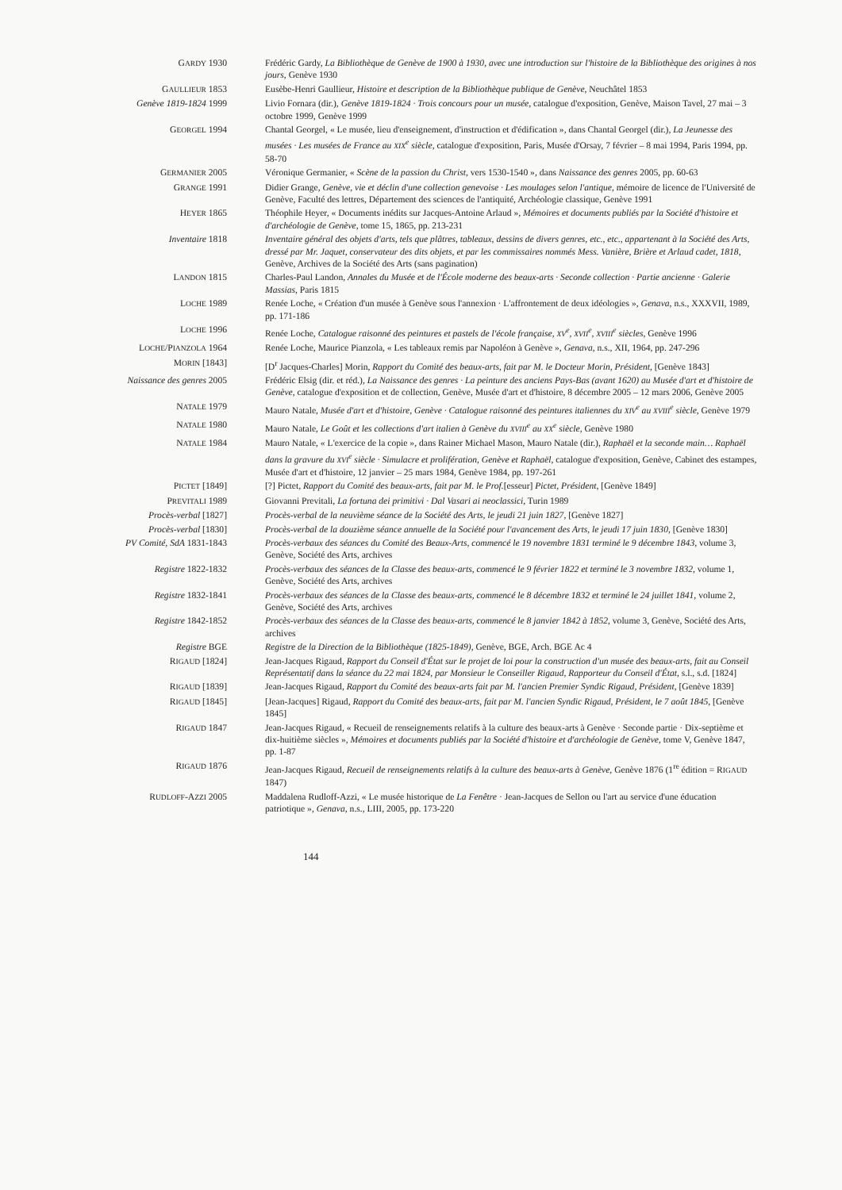GARDY 1930 Frédéric Gardy, La Bibliothèque de Genève de 1900 à 1930, avec une introduction sur l'histoire de la Bibliothèque des origines à nos jours, Genève 1930
GAULLIEUR 1853 Eusèbe-Henri Gaullieur, Histoire et description de la Bibliothèque publique de Genève, Neuchâtel 1853
Genève 1819-1824 1999 Livio Fornara (dir.), Genève 1819-1824 · Trois concours pour un musée, catalogue d'exposition, Genève, Maison Tavel, 27 mai – 3 octobre 1999, Genève 1999
GEORGEL 1994 Chantal Georgel, « Le musée, lieu d'enseignement, d'instruction et d'édification », dans Chantal Georgel (dir.), La Jeunesse des musées · Les musées de France au XIX<sup>e</sup> siècle, catalogue d'exposition, Paris, Musée d'Orsay, 7 février – 8 mai 1994, Paris 1994, pp. 58-70
GERMANIER 2005 Véronique Germanier, « Scène de la passion du Christ, vers 1530-1540 », dans Naissance des genres 2005, pp. 60-63
GRANGE 1991 Didier Grange, Genève, vie et déclin d'une collection genevoise · Les moulages selon l'antique, mémoire de licence de l'Université de Genève, Faculté des lettres, Département des sciences de l'antiquité, Archéologie classique, Genève 1991
HEYER 1865 Théophile Heyer, « Documents inédits sur Jacques-Antoine Arlaud », Mémoires et documents publiés par la Société d'histoire et d'archéologie de Genève, tome 15, 1865, pp. 213-231
Inventaire 1818 Inventaire général des objets d'arts, tels que plâtres, tableaux, dessins de divers genres, etc., etc., appartenant à la Société des Arts, dressé par Mr. Jaquet, conservateur des dits objets, et par les commissaires nommés Mess. Vanière, Brière et Arlaud cadet, 1818, Genève, Archives de la Société des Arts (sans pagination)
LANDON 1815 Charles-Paul Landon, Annales du Musée et de l'École moderne des beaux-arts · Seconde collection · Partie ancienne · Galerie Massias, Paris 1815
LOCHE 1989 Renée Loche, « Création d'un musée à Genève sous l'annexion · L'affrontement de deux idéologies », Genava, n.s., XXXVII, 1989, pp. 171-186
LOCHE 1996 Renée Loche, Catalogue raisonné des peintures et pastels de l'école française, XV<sup>e</sup>, XVII<sup>e</sup>, XVIII<sup>e</sup> siècles, Genève 1996
LOCHE/PIANZOLA 1964 Renée Loche, Maurice Pianzola, « Les tableaux remis par Napoléon à Genève », Genava, n.s., XII, 1964, pp. 247-296
MORIN [1843] [D<sup>r</sup> Jacques-Charles] Morin, Rapport du Comité des beaux-arts, fait par M. le Docteur Morin, Président, [Genève 1843]
Naissance des genres 2005 Frédéric Elsig (dir. et réd.), La Naissance des genres · La peinture des anciens Pays-Bas (avant 1620) au Musée d'art et d'histoire de Genève, catalogue d'exposition et de collection, Genève, Musée d'art et d'histoire, 8 décembre 2005 – 12 mars 2006, Genève 2005
NATALE 1979 Mauro Natale, Musée d'art et d'histoire, Genève · Catalogue raisonné des peintures italiennes du XIV<sup>e</sup> au XVIII<sup>e</sup> siècle, Genève 1979
NATALE 1980 Mauro Natale, Le Goût et les collections d'art italien à Genève du XVIII<sup>e</sup> au XX<sup>e</sup> siècle, Genève 1980
NATALE 1984 Mauro Natale, « L'exercice de la copie », dans Rainer Michael Mason, Mauro Natale (dir.), Raphaël et la seconde main… Raphaël dans la gravure du XVI<sup>e</sup> siècle · Simulacre et prolifération, Genève et Raphaël, catalogue d'exposition, Genève, Cabinet des estampes, Musée d'art et d'histoire, 12 janvier – 25 mars 1984, Genève 1984, pp. 197-261
PICTET [1849] [?] Pictet, Rapport du Comité des beaux-arts, fait par M. le Prof.[esseur] Pictet, Président, [Genève 1849]
PREVITALI 1989 Giovanni Previtali, La fortuna dei primitivi · Dal Vasari ai neoclassici, Turin 1989
Procès-verbal [1827] Procès-verbal de la neuvième séance de la Société des Arts, le jeudi 21 juin 1827, [Genève 1827]
Procès-verbal [1830] Procès-verbal de la douzième séance annuelle de la Société pour l'avancement des Arts, le jeudi 17 juin 1830, [Genève 1830]
PV Comité, SdA 1831-1843 Procès-verbaux des séances du Comité des Beaux-Arts, commencé le 19 novembre 1831 terminé le 9 décembre 1843, volume 3, Genève, Société des Arts, archives
Registre 1822-1832 Procès-verbaux des séances de la Classe des beaux-arts, commencé le 9 février 1822 et terminé le 3 novembre 1832, volume 1, Genève, Société des Arts, archives
Registre 1832-1841 Procès-verbaux des séances de la Classe des beaux-arts, commencé le 8 décembre 1832 et terminé le 24 juillet 1841, volume 2, Genève, Société des Arts, archives
Registre 1842-1852 Procès-verbaux des séances de la Classe des beaux-arts, commencé le 8 janvier 1842 à 1852, volume 3, Genève, Société des Arts, archives
Registre BGE Registre de la Direction de la Bibliothèque (1825-1849), Genève, BGE, Arch. BGE Ac 4
RIGAUD [1824] Jean-Jacques Rigaud, Rapport du Conseil d'État sur le projet de loi pour la construction d'un musée des beaux-arts, fait au Conseil Représentatif dans la séance du 22 mai 1824, par Monsieur le Conseiller Rigaud, Rapporteur du Conseil d'État, s.l., s.d. [1824]
RIGAUD [1839] Jean-Jacques Rigaud, Rapport du Comité des beaux-arts fait par M. l'ancien Premier Syndic Rigaud, Président, [Genève 1839]
RIGAUD [1845] [Jean-Jacques] Rigaud, Rapport du Comité des beaux-arts, fait par M. l'ancien Syndic Rigaud, Président, le 7 août 1845, [Genève 1845]
RIGAUD 1847 Jean-Jacques Rigaud, « Recueil de renseignements relatifs à la culture des beaux-arts à Genève · Seconde partie · Dix-septième et dix-huitième siècles », Mémoires et documents publiés par la Société d'histoire et d'archéologie de Genève, tome V, Genève 1847, pp. 1-87
RIGAUD 1876 Jean-Jacques Rigaud, Recueil de renseignements relatifs à la culture des beaux-arts à Genève, Genève 1876 (1<sup>re</sup> édition = RIGAUD 1847)
RUDLOFF-AZZI 2005 Maddalena Rudloff-Azzi, « Le musée historique de La Fenêtre · Jean-Jacques de Sellon ou l'art au service d'une éducation patriotique », Genava, n.s., LIII, 2005, pp. 173-220
144